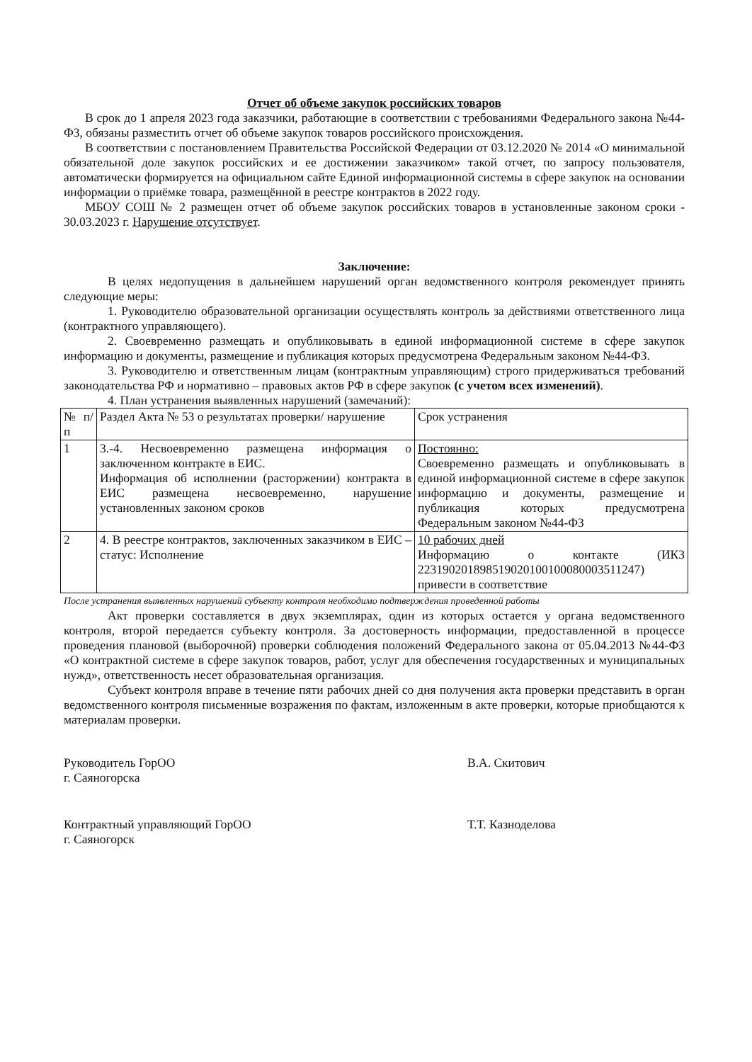Отчет об объеме закупок российских товаров
В срок до 1 апреля 2023 года заказчики, работающие в соответствии с требованиями Федерального закона №44-ФЗ, обязаны разместить отчет об объеме закупок товаров российского происхождения.
В соответствии с постановлением Правительства Российской Федерации от 03.12.2020 № 2014 «О минимальной обязательной доле закупок российских и ее достижении заказчиком» такой отчет, по запросу пользователя, автоматически формируется на официальном сайте Единой информационной системы в сфере закупок на основании информации о приёмке товара, размещённой в реестре контрактов в 2022 году.
МБОУ СОШ № 2 размещен отчет об объеме закупок российских товаров в установленные законом сроки - 30.03.2023 г. Нарушение отсутствует.
Заключение:
В целях недопущения в дальнейшем нарушений орган ведомственного контроля рекомендует принять следующие меры:
1. Руководителю образовательной организации осуществлять контроль за действиями ответственного лица (контрактного управляющего).
2. Своевременно размещать и опубликовывать в единой информационной системе в сфере закупок информацию и документы, размещение и публикация которых предусмотрена Федеральным законом №44-ФЗ.
3. Руководителю и ответственным лицам (контрактным управляющим) строго придерживаться требований законодательства РФ и нормативно – правовых актов РФ в сфере закупок (с учетом всех изменений).
4. План устранения выявленных нарушений (замечаний):
| № п/п | Раздел Акта № 53 о результатах проверки/ нарушение | Срок устранения |
| 1 | 3.-4. Несвоевременно размещена информация о заключенном контракте в ЕИС. Информация об исполнении (расторжении) контракта в ЕИС размещена несвоевременно, нарушение установленных законом сроков | Постоянно: Своевременно размещать и опубликовывать в единой информационной системе в сфере закупок информацию и документы, размещение и публикация которых предусмотрена Федеральным законом №44-ФЗ |
| 2 | 4. В реестре контрактов, заключенных заказчиком в ЕИС – статус: Исполнение | 10 рабочих дней Информацию о контакте (ИКЗ 223190201898519020100100080003511247) привести в соответствие |
После устранения выявленных нарушений субъекту контроля необходимо подтверждения проведенной работы
Акт проверки составляется в двух экземплярах, один из которых остается у органа ведомственного контроля, второй передается субъекту контроля. За достоверность информации, предоставленной в процессе проведения плановой (выборочной) проверки соблюдения положений Федерального закона от 05.04.2013 №44-ФЗ «О контрактной системе в сфере закупок товаров, работ, услуг для обеспечения государственных и муниципальных нужд», ответственность несет образовательная организация.
Субъект контроля вправе в течение пяти рабочих дней со дня получения акта проверки представить в орган ведомственного контроля письменные возражения по фактам, изложенным в акте проверки, которые приобщаются к материалам проверки.
Руководитель ГорОО
г. Саяногорска
В.А. Скитович
Контрактный управляющий ГорОО
г. Саяногорск
Т.Т. Казноделова